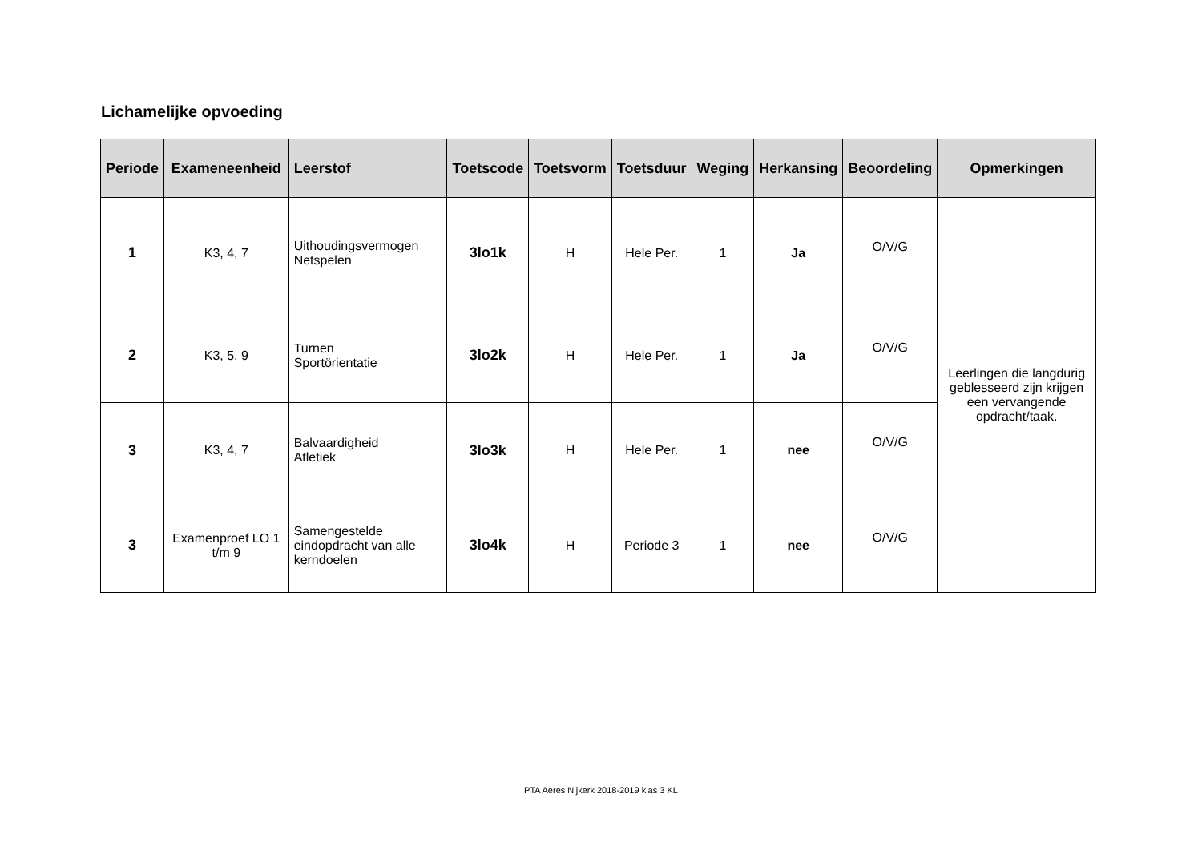Lichamelijke opvoeding
| Periode | Exameneenheid | Leerstof | Toetscode | Toetsvorm | Toetsduur | Weging | Herkansing | Beoordeling | Opmerkingen |
| --- | --- | --- | --- | --- | --- | --- | --- | --- | --- |
| 1 | K3, 4, 7 | Uithoudingsvermogen Netspelen | 3lo1k | H | Hele Per. | 1 | Ja | O/V/G | Leerlingen die langdurig geblesseerd zijn krijgen een vervangende opdracht/taak. |
| 2 | K3, 5, 9 | Turnen Sportörientatie | 3lo2k | H | Hele Per. | 1 | Ja | O/V/G | |
| 3 | K3, 4, 7 | Balvaardigheid Atletiek | 3lo3k | H | Hele Per. | 1 | nee | O/V/G | |
| 3 | Examenproef LO 1 t/m 9 | Samengestelde eindopdracht van alle kerndoelen | 3lo4k | H | Periode 3 | 1 | nee | O/V/G | |
PTA Aeres Nijkerk 2018-2019 klas 3 KL